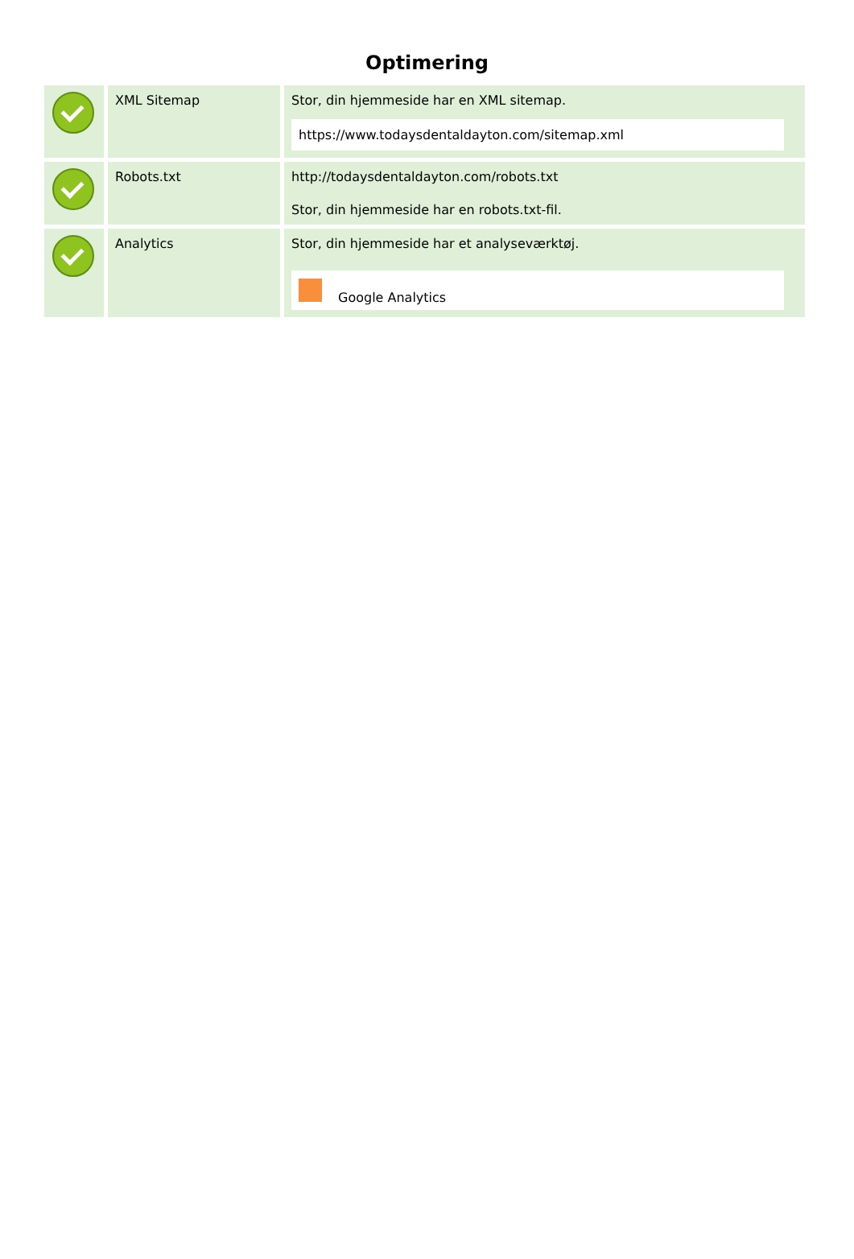Optimering
| | XML Sitemap | Stor, din hjemmeside har en XML sitemap. https://www.todaysdentaldayton.com/sitemap.xml |
| | Robots.txt | http://todaysdentaldayton.com/robots.txt Stor, din hjemmeside har en robots.txt-fil. |
| | Analytics | Stor, din hjemmeside har et analyseværktøj. Google Analytics |